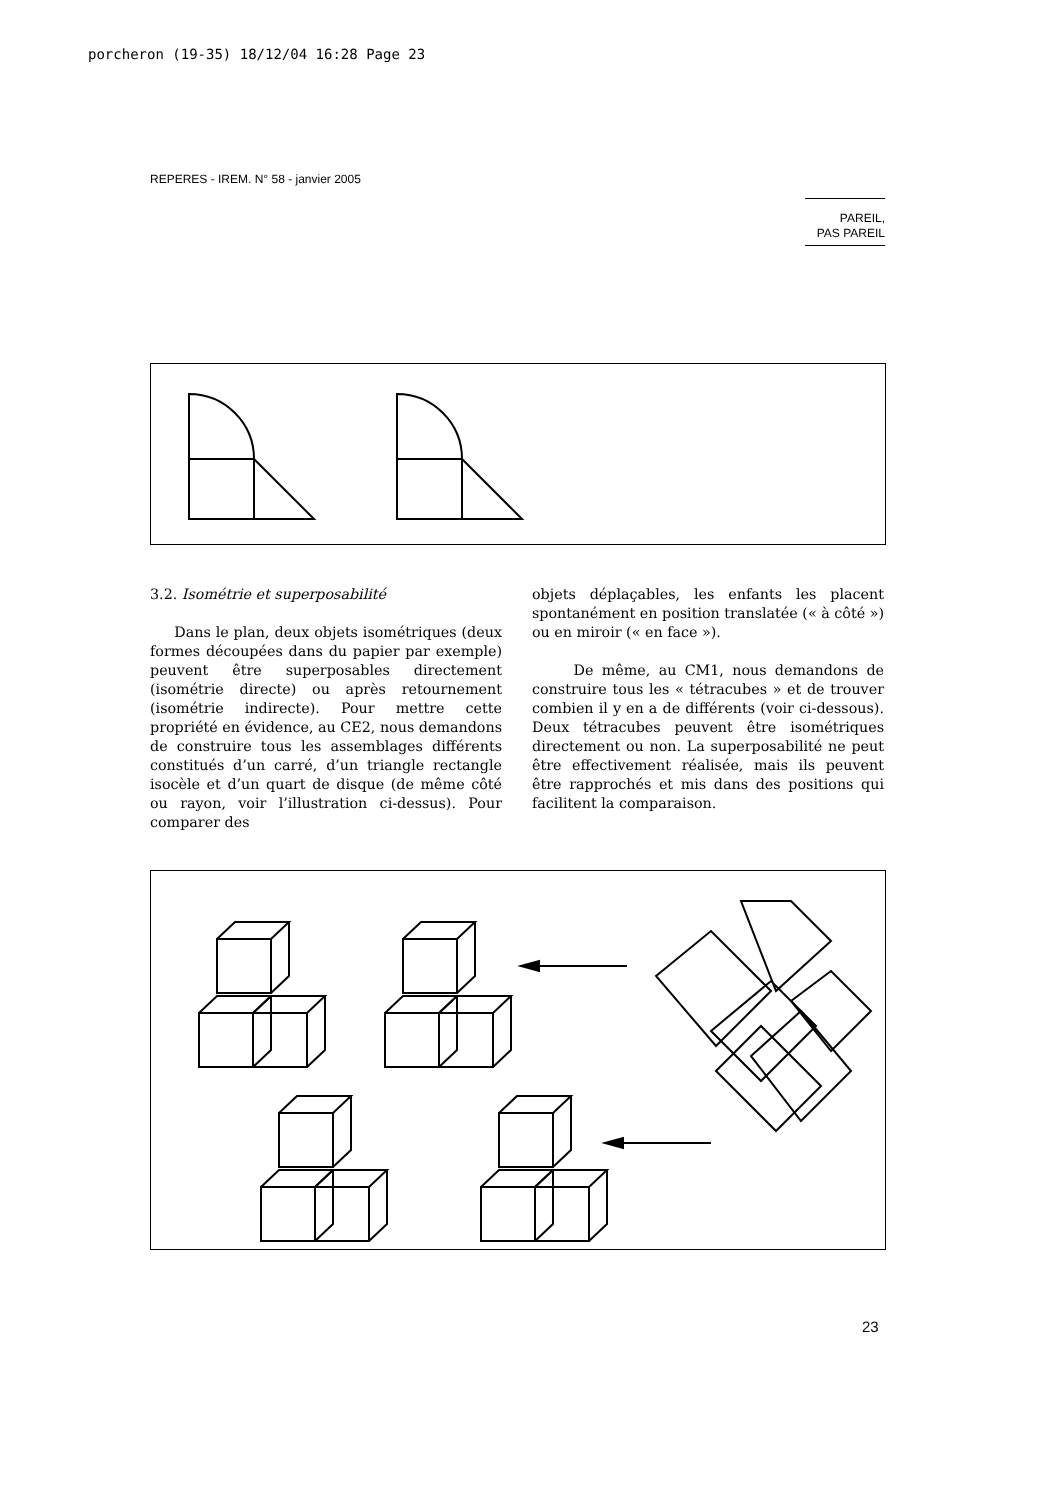porcheron (19-35) 18/12/04 16:28 Page 23
REPERES - IREM. N° 58 - janvier 2005
PAREIL,
PAS PAREIL
3.2. Isométrie et superposabilité
Dans le plan, deux objets isométriques (deux formes découpées dans du papier par exemple) peuvent être superposables directement (isométrie directe) ou après retournement (isométrie indirecte). Pour mettre cette propriété en évidence, au CE2, nous demandons de construire tous les assemblages différents constitués d’un carré, d’un triangle rectangle isocèle et d’un quart de disque (de même côté ou rayon, voir l’illustration ci-dessus). Pour comparer des
objets déplaçables, les enfants les placent spontanément en position translatée (« à côté ») ou en miroir (« en face »).
De même, au CM1, nous demandons de construire tous les « tétracubes » et de trouver combien il y en a de différents (voir ci-dessous). Deux tétracubes peuvent être isométriques directement ou non. La superposabilité ne peut être effectivement réalisée, mais ils peuvent être rapprochés et mis dans des positions qui facilitent la comparaison.
23